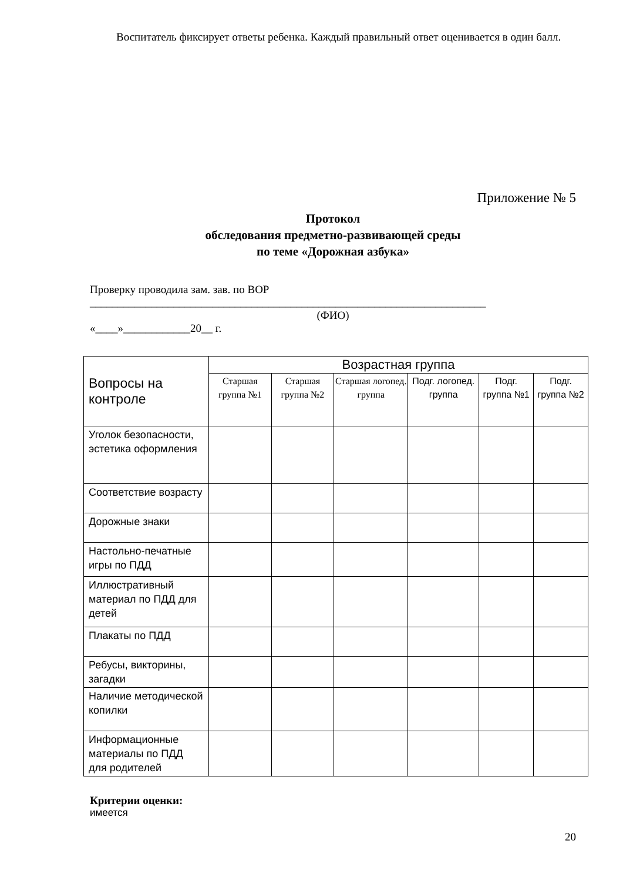Воспитатель фиксирует ответы ребенка. Каждый правильный ответ оценивается в один балл.
Приложение № 5
Протокол
обследования предметно-развивающей среды
по теме «Дорожная азбука»
Проверку проводила зам. зав. по ВОР
_______________________________________________________________________
(ФИО)
«____»____________20__ г.
| Вопросы на контроле | Возрастная группа | | | | | |
| --- | --- | --- | --- | --- | --- | --- |
| | Старшая группа №1 | Старшая группа №2 | Старшая логопед. группа | Подг. логопед. группа | Подг. группа №1 | Подг. группа №2 |
| Уголок безопасности, эстетика оформления | | | | | | |
| Соответствие возрасту | | | | | | |
| Дорожные знаки | | | | | | |
| Настольно-печатные игры по ПДД | | | | | | |
| Иллюстративный материал по ПДД для детей | | | | | | |
| Плакаты по ПДД | | | | | | |
| Ребусы, викторины, загадки | | | | | | |
| Наличие методической копилки | | | | | | |
| Информационные материалы по ПДД для родителей | | | | | | |
Критерии оценки:
имеется
20